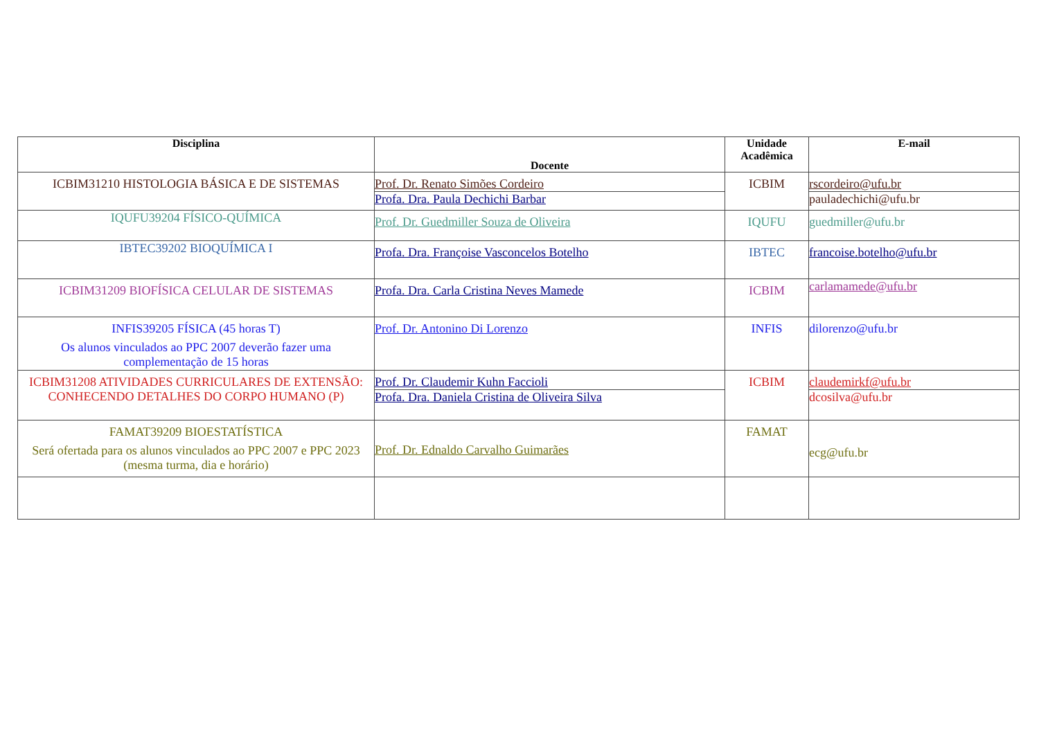| Disciplina | Docente | Unidade Acadêmica | E-mail |
| --- | --- | --- | --- |
| ICBIM31210 HISTOLOGIA BÁSICA E DE SISTEMAS | Prof. Dr. Renato Simões Cordeiro Profa. Dra. Paula Dechichi Barbar | ICBIM | rscordeiro@ufu.br pauladechichi@ufu.br |
| IQUFU39204 FÍSICO-QUÍMICA | Prof. Dr. Guedmiller Souza de Oliveira | IQUFU | guedmiller@ufu.br |
| IBTEC39202 BIOQUÍMICA I | Profa. Dra. Françoise Vasconcelos Botelho | IBTEC | francoise.botelho@ufu.br |
| ICBIM31209 BIOFÍSICA CELULAR DE SISTEMAS | Profa. Dra. Carla Cristina Neves Mamede | ICBIM | carlamamede@ufu.br |
| INFIS39205 FÍSICA (45 horas T) Os alunos vinculados ao PPC 2007 deverão fazer uma complementação de 15 horas | Prof. Dr. Antonino Di Lorenzo | INFIS | dilorenzo@ufu.br |
| ICBIM31208 ATIVIDADES CURRICULARES DE EXTENSÃO: CONHECENDO DETALHES DO CORPO HUMANO (P) | Prof. Dr. Claudemir Kuhn Faccioli Profa. Dra. Daniela Cristina de Oliveira Silva | ICBIM | claudemirkf@ufu.br dcosilva@ufu.br |
| FAMAT39209 BIOESTATÍSTICA Será ofertada para os alunos vinculados ao PPC 2007 e PPC 2023 (mesma turma, dia e horário) | Prof. Dr. Ednaldo Carvalho Guimarães | FAMAT | ecg@ufu.br |